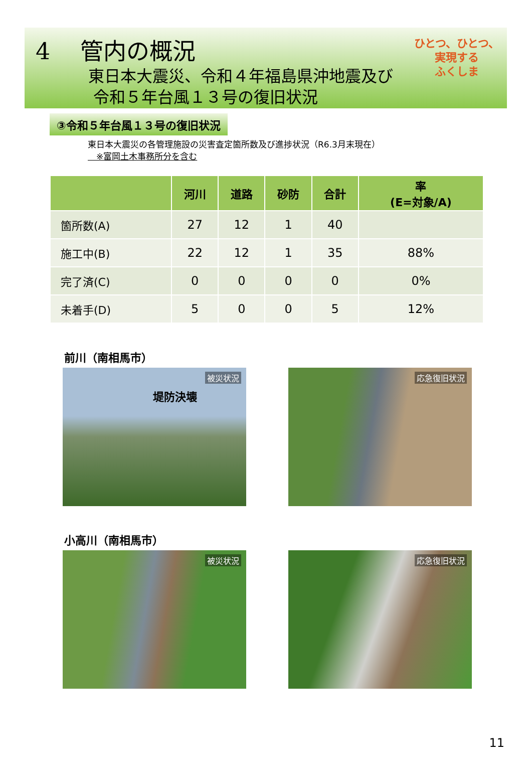4 管内の概況
東日本大震災、令和４年福島県沖地震及び
令和５年台風１３号の復旧状況
ひとつ、ひとつ、
実現する
ふくしま
③令和５年台風１３号の復旧状況
東日本大震災の各管理施設の災害査定箇所数及び進捗状況（R6.3月末現在）
　※富岡土木事務所分を含む
| | 河川 | 道路 | 砂防 | 合計 | 率 (E=対象/A) |
| --- | --- | --- | --- | --- | --- |
| 箇所数(A) | 27 | 12 | 1 | 40 | |
| 施工中(B) | 22 | 12 | 1 | 35 | 88% |
| 完了済(C) | 0 | 0 | 0 | 0 | 0% |
| 未着手(D) | 5 | 0 | 0 | 5 | 12% |
前川（南相馬市）
被災状況
堤防決壊
応急復旧状況
小高川（南相馬市）
被災状況
応急復旧状況
11